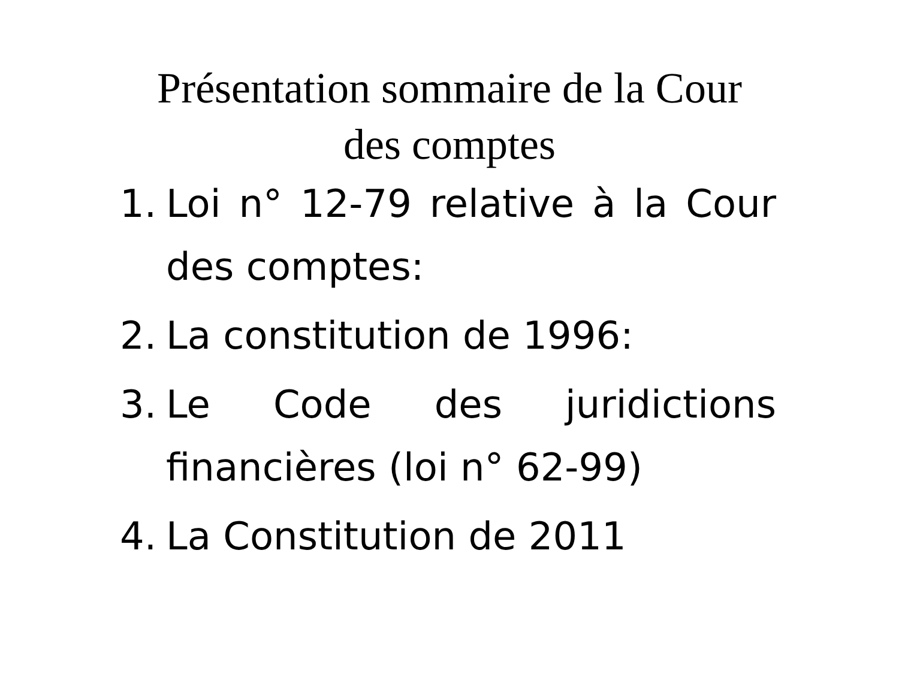Présentation sommaire de la Cour des comptes
1. Loi n° 12-79 relative à la Cour des comptes:
2. La constitution de 1996:
3. Le Code des juridictions financières (loi n° 62-99)
4. La Constitution de 2011